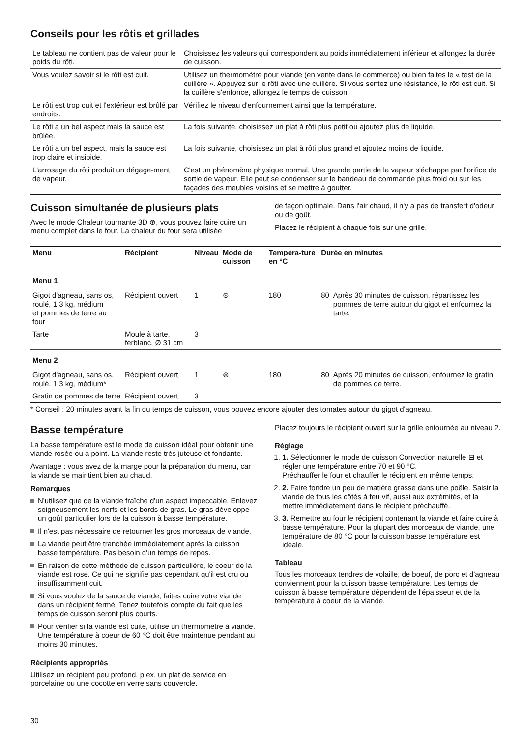Conseils pour les rôtis et grillades
| Le tableau ne contient pas de valeur pour le poids du rôti. | Choisissez les valeurs qui correspondent au poids immédiatement inférieur et allongez la durée de cuisson. |
| Vous voulez savoir si le rôti est cuit. | Utilisez un thermomètre pour viande (en vente dans le commerce) ou bien faites le « test de la cuillère ». Appuyez sur le rôti avec une cuillère. Si vous sentez une résistance, le rôti est cuit. Si la cuillère s'enfonce, allongez le temps de cuisson. |
| Le rôti est trop cuit et l'extérieur est brûlé par endroits. | Vérifiez le niveau d'enfournement ainsi que la température. |
| Le rôti a un bel aspect mais la sauce est brûlée. | La fois suivante, choisissez un plat à rôti plus petit ou ajoutez plus de liquide. |
| Le rôti a un bel aspect, mais la sauce est trop claire et insipide. | La fois suivante, choisissez un plat à rôti plus grand et ajoutez moins de liquide. |
| L'arrosage du rôti produit un dégage-ment de vapeur. | C'est un phénomène physique normal. Une grande partie de la vapeur s'échappe par l'orifice de sortie de vapeur. Elle peut se condenser sur le bandeau de commande plus froid ou sur les façades des meubles voisins et se mettre à goutter. |
Cuisson simultanée de plusieurs plats
Avec le mode Chaleur tournante 3D ⊛, vous pouvez faire cuire un menu complet dans le four. La chaleur du four sera utilisée
de façon optimale. Dans l'air chaud, il n'y a pas de transfert d'odeur ou de goût.
Placez le récipient à chaque fois sur une grille.
| Menu | Récipient | Niveau | Mode de cuisson | Tempéra-ture en °C | Durée en minutes | |
| --- | --- | --- | --- | --- | --- | --- |
| Menu 1 | | | | | | |
| Gigot d'agneau, sans os, roulé, 1,3 kg, médium et pommes de terre au four | Récipient ouvert | 1 | ⊛ | 180 | 80 | Après 30 minutes de cuisson, répartissez les pommes de terre autour du gigot et enfournez la tarte. |
| Tarte | Moule à tarte, ferblanc, Ø 31 cm | 3 | | | | |
| Menu 2 | | | | | | |
| Gigot d'agneau, sans os, roulé, 1,3 kg, médium* | Récipient ouvert | 1 | ⊛ | 180 | 80 | Après 20 minutes de cuisson, enfournez le gratin de pommes de terre. |
| Gratin de pommes de terre | Récipient ouvert | 3 | | | | |
* Conseil : 20 minutes avant la fin du temps de cuisson, vous pouvez encore ajouter des tomates autour du gigot d'agneau.
Basse température
La basse température est le mode de cuisson idéal pour obtenir une viande rosée ou à point. La viande reste très juteuse et fondante.
Avantage : vous avez de la marge pour la préparation du menu, car la viande se maintient bien au chaud.
Remarques
N'utilisez que de la viande fraîche d'un aspect impeccable. Enlevez soigneusement les nerfs et les bords de gras. Le gras développe un goût particulier lors de la cuisson à basse température.
Il n'est pas nécessaire de retourner les gros morceaux de viande.
La viande peut être tranchée immédiatement après la cuisson basse température. Pas besoin d'un temps de repos.
En raison de cette méthode de cuisson particulière, le coeur de la viande est rose. Ce qui ne signifie pas cependant qu'il est cru ou insuffisamment cuit.
Si vous voulez de la sauce de viande, faites cuire votre viande dans un récipient fermé. Tenez toutefois compte du fait que les temps de cuisson seront plus courts.
Pour vérifier si la viande est cuite, utilise un thermomètre à viande. Une température à coeur de 60 °C doit être maintenue pendant au moins 30 minutes.
Récipients appropriés
Utilisez un récipient peu profond, p.ex. un plat de service en porcelaine ou une cocotte en verre sans couvercle.
Placez toujours le récipient ouvert sur la grille enfournée au niveau 2.
Réglage
1. 1. Sélectionner le mode de cuisson Convection naturelle ⊟ et régler une température entre 70 et 90 °C.
Préchauffer le four et chauffer le récipient en même temps.
2. 2. Faire fondre un peu de matière grasse dans une poêle. Saisir la viande de tous les côtés à feu vif, aussi aux extrémités, et la mettre immédiatement dans le récipient préchauffé.
3. 3. Remettre au four le récipient contenant la viande et faire cuire à basse température. Pour la plupart des morceaux de viande, une température de 80 °C pour la cuisson basse température est idéale.
Tableau
Tous les morceaux tendres de volaille, de boeuf, de porc et d'agneau conviennent pour la cuisson basse température. Les temps de cuisson à basse température dépendent de l'épaisseur et de la température à coeur de la viande.
30